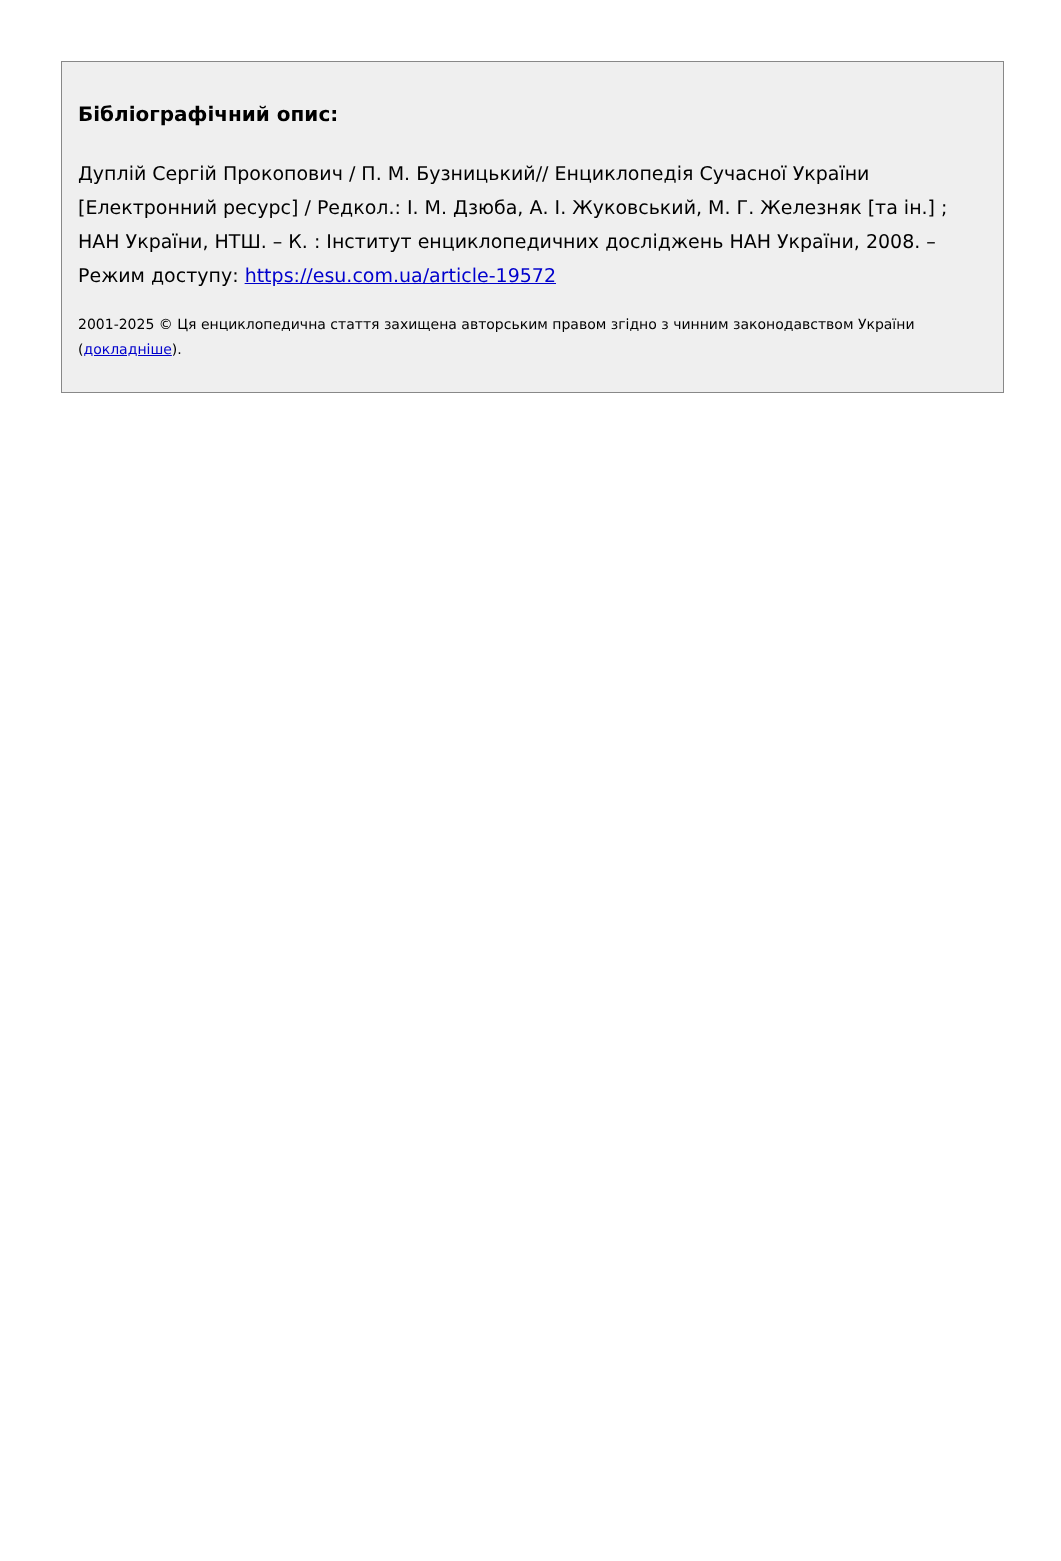Бібліографічний опис:
Дуплій Сергій Прокопович / П. М. Бузницький// Енциклопедія Сучасної України [Електронний ресурс] / Редкол.: І. М. Дзюба, А. І. Жуковський, М. Г. Железняк [та ін.] ; НАН України, НТШ. – К. : Інститут енциклопедичних досліджень НАН України, 2008. – Режим доступу: https://esu.com.ua/article-19572
2001-2025 © Ця енциклопедична стаття захищена авторським правом згідно з чинним законодавством України (докладніше).